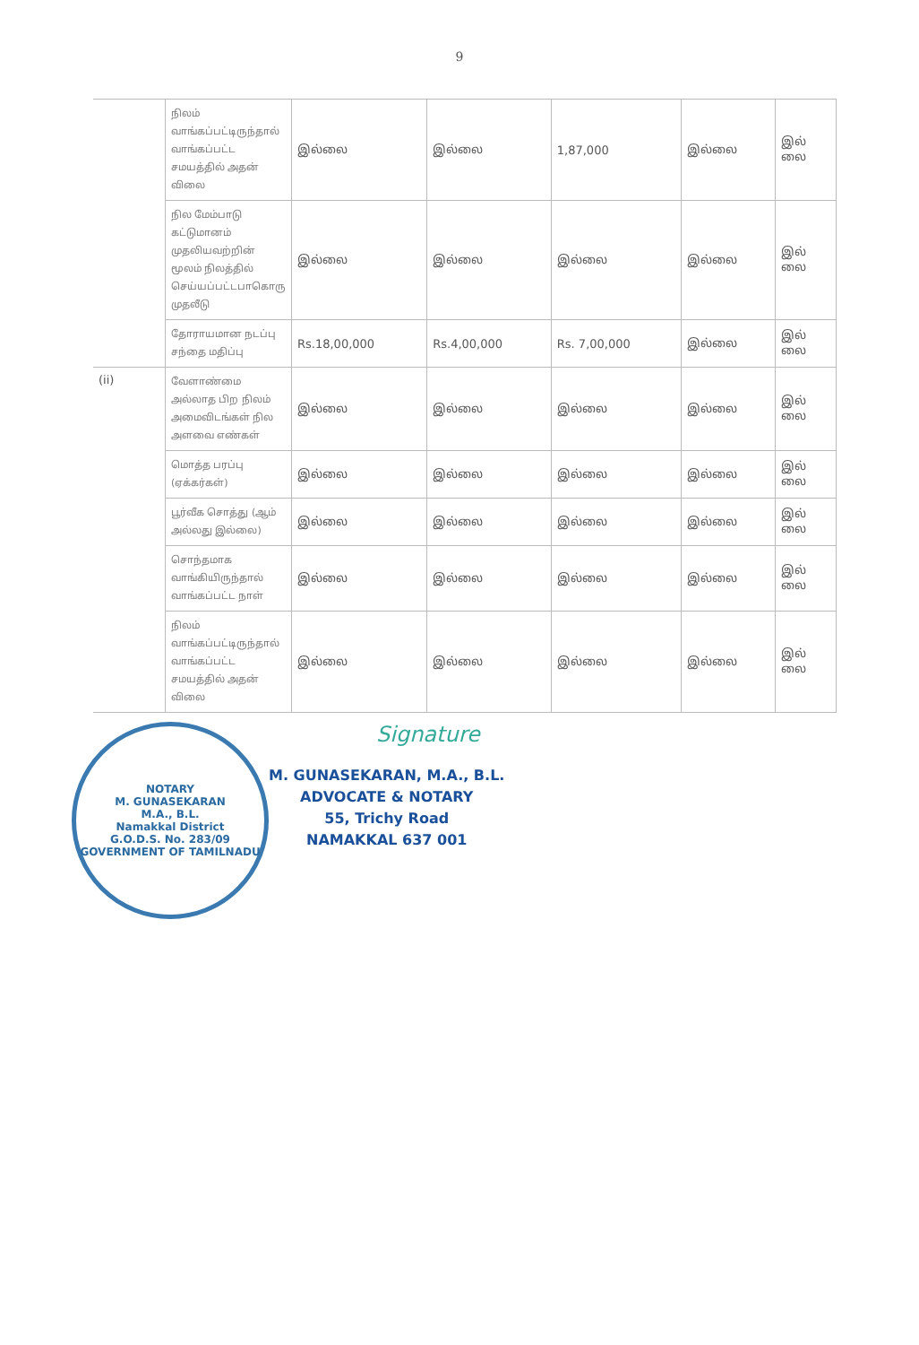9
| | நிலம் வாங்கப்பட்டிருந்தால் வாங்கப்பட்ட சமயத்தில் அதன் விலை | இல்லை | இல்லை | 1,87,000 | இல்லை | இல் லை |
| | நில மேம்பாடு கட்டுமானம் முதலியவற்றின் மூலம் நிலத்தில் செய்யப்பட்டபாகொரு முதலீடு | இல்லை | இல்லை | இல்லை | இல்லை | இல் லை |
| | தோராயமான நடப்பு சந்தை மதிப்பு | Rs.18,00,000 | Rs.4,00,000 | Rs. 7,00,000 | இல்லை | இல் லை |
| (ii) | வேளாண்மை அல்லாத பிற நிலம் அமைவிடங்கள் நில அளவை எண்கள் | இல்லை | இல்லை | இல்லை | இல்லை | இல் லை |
| | மொத்த பரப்பு (ஏக்கர்கள்) | இல்லை | இல்லை | இல்லை | இல்லை | இல் லை |
| | பூர்வீக சொத்து (ஆம் அல்லது இல்லை) | இல்லை | இல்லை | இல்லை | இல்லை | இல் லை |
| | சொந்தமாக வாங்கியிருந்தால் வாங்கப்பட்ட நாள் | இல்லை | இல்லை | இல்லை | இல்லை | இல் லை |
| | நிலம் வாங்கப்பட்டிருந்தால் வாங்கப்பட்ட சமயத்தில் அதன் விலை | இல்லை | இல்லை | இல்லை | இல்லை | இல் லை |
NOTARY
M. GUNASEKARAN
M.A., B.L.
Namakkal District
G.O.D.S. No. 283/09
GOVERNMENT OF TAMILNADU
Signature
M. GUNASEKARAN, M.A., B.L.
ADVOCATE & NOTARY
55, Trichy Road
NAMAKKAL 637 001